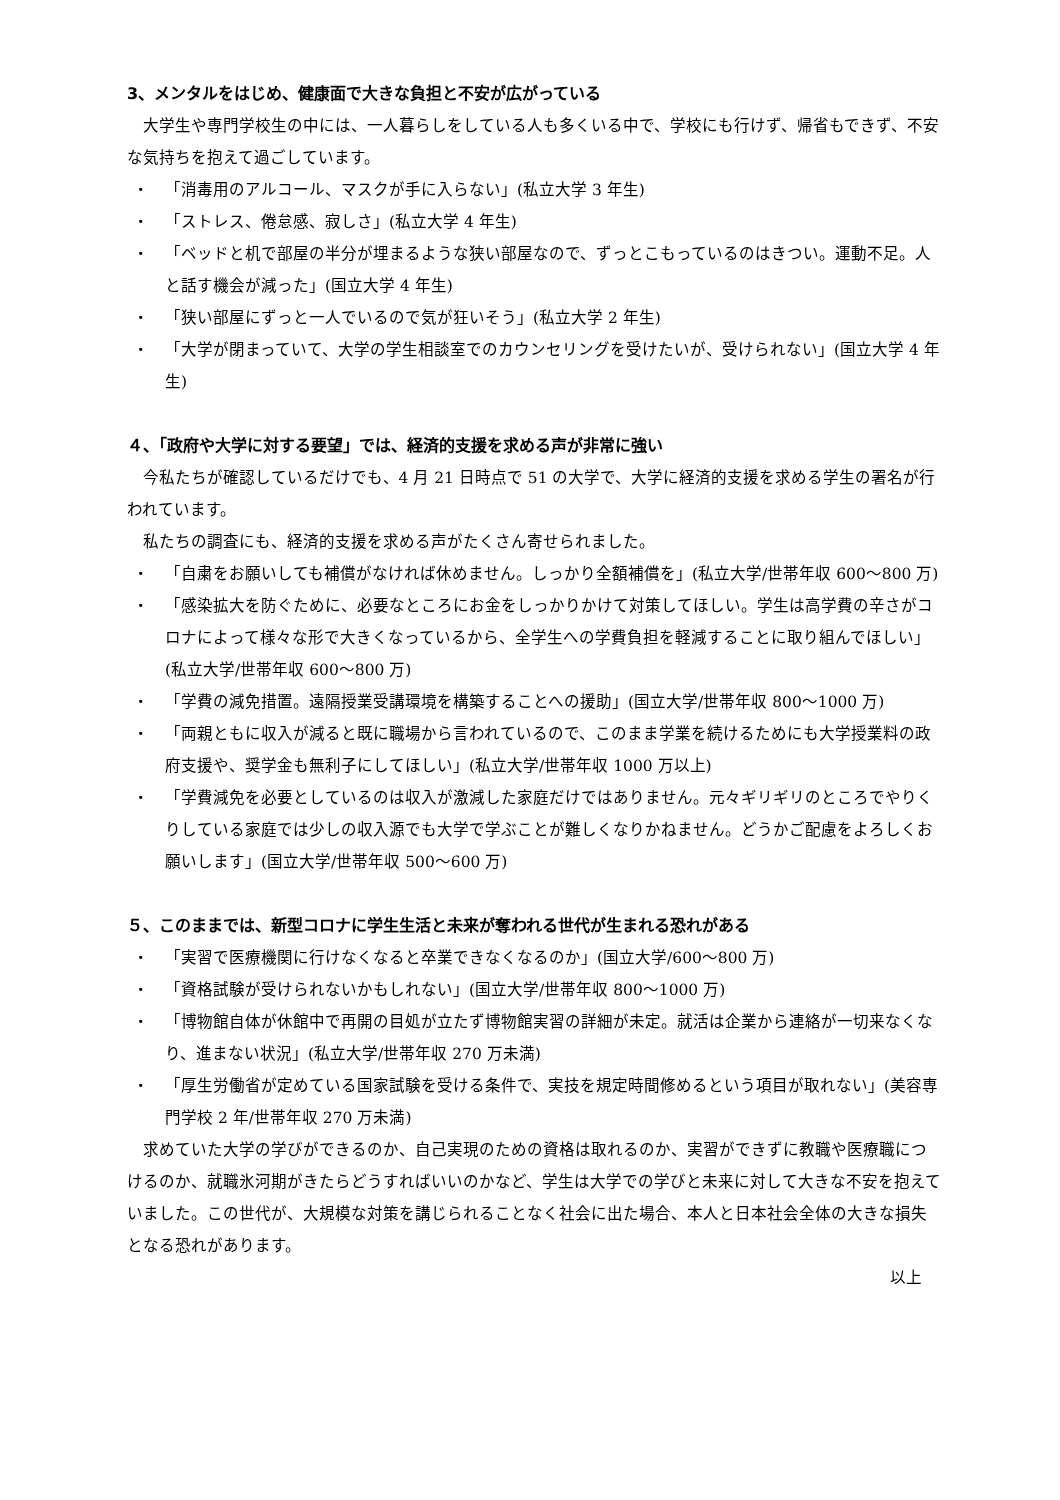3、メンタルをはじめ、健康面で大きな負担と不安が広がっている
大学生や専門学校生の中には、一人暮らしをしている人も多くいる中で、学校にも行けず、帰省もできず、不安な気持ちを抱えて過ごしています。
・ 「消毒用のアルコール、マスクが手に入らない」(私立大学 3 年生)
・ 「ストレス、倦怠感、寂しさ」(私立大学 4 年生)
・ 「ベッドと机で部屋の半分が埋まるような狭い部屋なので、ずっとこもっているのはきつい。運動不足。人と話す機会が減った」(国立大学 4 年生)
・ 「狭い部屋にずっと一人でいるので気が狂いそう」(私立大学 2 年生)
・ 「大学が閉まっていて、大学の学生相談室でのカウンセリングを受けたいが、受けられない」(国立大学 4 年生)
４、「政府や大学に対する要望」では、経済的支援を求める声が非常に強い
今私たちが確認しているだけでも、4 月 21 日時点で 51 の大学で、大学に経済的支援を求める学生の署名が行われています。
私たちの調査にも、経済的支援を求める声がたくさん寄せられました。
・ 「自粛をお願いしても補償がなければ休めません。しっかり全額補償を」(私立大学/世帯年収 600～800 万)
・ 「感染拡大を防ぐために、必要なところにお金をしっかりかけて対策してほしい。学生は高学費の辛さがコロナによって様々な形で大きくなっているから、全学生への学費負担を軽減することに取り組んでほしい」(私立大学/世帯年収 600～800 万)
・ 「学費の減免措置。遠隔授業受講環境を構築することへの援助」(国立大学/世帯年収 800～1000 万)
・ 「両親ともに収入が減ると既に職場から言われているので、このまま学業を続けるためにも大学授業料の政府支援や、奨学金も無利子にしてほしい」(私立大学/世帯年収 1000 万以上)
・ 「学費減免を必要としているのは収入が激減した家庭だけではありません。元々ギリギリのところでやりくりしている家庭では少しの収入源でも大学で学ぶことが難しくなりかねません。どうかご配慮をよろしくお願いします」(国立大学/世帯年収 500～600 万)
５、このままでは、新型コロナに学生生活と未来が奪われる世代が生まれる恐れがある
・ 「実習で医療機関に行けなくなると卒業できなくなるのか」(国立大学/600～800 万)
・ 「資格試験が受けられないかもしれない」(国立大学/世帯年収 800～1000 万)
・ 「博物館自体が休館中で再開の目処が立たず博物館実習の詳細が未定。就活は企業から連絡が一切来なくなり、進まない状況」(私立大学/世帯年収 270 万未満)
・ 「厚生労働省が定めている国家試験を受ける条件で、実技を規定時間修めるという項目が取れない」(美容専門学校 2 年/世帯年収 270 万未満)
求めていた大学の学びができるのか、自己実現のための資格は取れるのか、実習ができずに教職や医療職につけるのか、就職氷河期がきたらどうすればいいのかなど、学生は大学での学びと未来に対して大きな不安を抱えていました。この世代が、大規模な対策を講じられることなく社会に出た場合、本人と日本社会全体の大きな損失となる恐れがあります。
以上